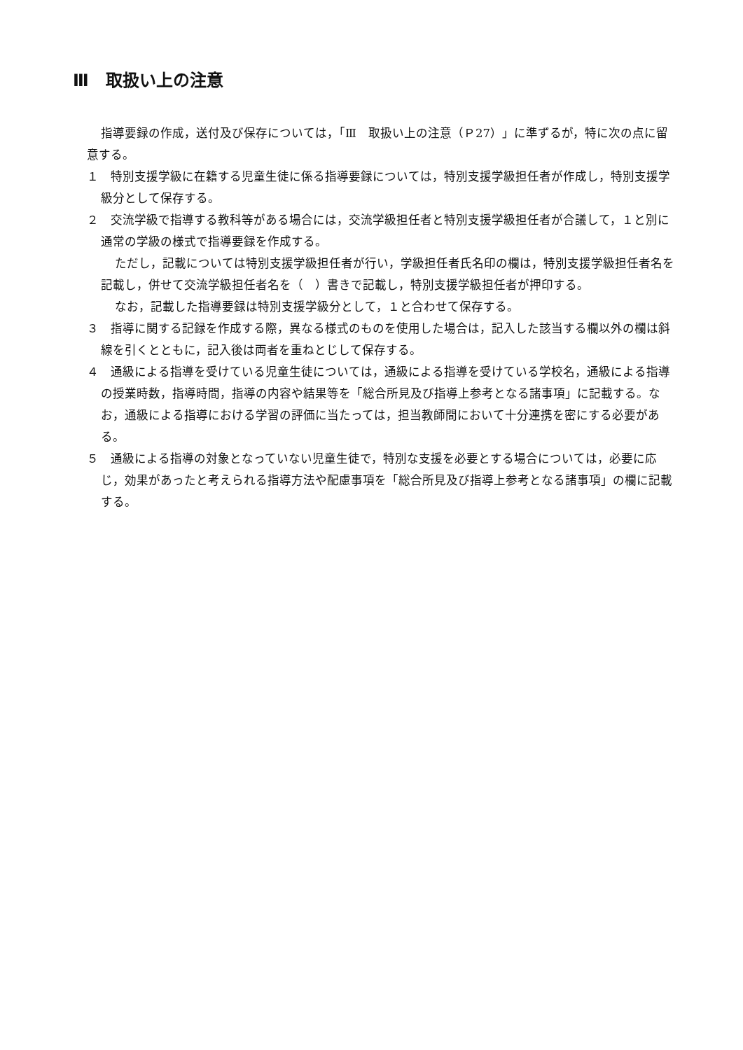Ⅲ　取扱い上の注意
指導要録の作成，送付及び保存については，「Ⅲ　取扱い上の注意（Ｐ27）」に準ずるが，特に次の点に留意する。
１　特別支援学級に在籍する児童生徒に係る指導要録については，特別支援学級担任者が作成し，特別支援学級分として保存する。
２　交流学級で指導する教科等がある場合には，交流学級担任者と特別支援学級担任者が合議して，１と別に通常の学級の様式で指導要録を作成する。
ただし，記載については特別支援学級担任者が行い，学級担任者氏名印の欄は，特別支援学級担任者名を記載し，併せて交流学級担任者名を（　）書きで記載し，特別支援学級担任者が押印する。
なお，記載した指導要録は特別支援学級分として，１と合わせて保存する。
３　指導に関する記録を作成する際，異なる様式のものを使用した場合は，記入した該当する欄以外の欄は斜線を引くとともに，記入後は両者を重ねとじして保存する。
４　通級による指導を受けている児童生徒については，通級による指導を受けている学校名，通級による指導の授業時数，指導時間，指導の内容や結果等を「総合所見及び指導上参考となる諸事項」に記載する。なお，通級による指導における学習の評価に当たっては，担当教師間において十分連携を密にする必要がある。
５　通級による指導の対象となっていない児童生徒で，特別な支援を必要とする場合については，必要に応じ，効果があったと考えられる指導方法や配慮事項を「総合所見及び指導上参考となる諸事項」の欄に記載する。